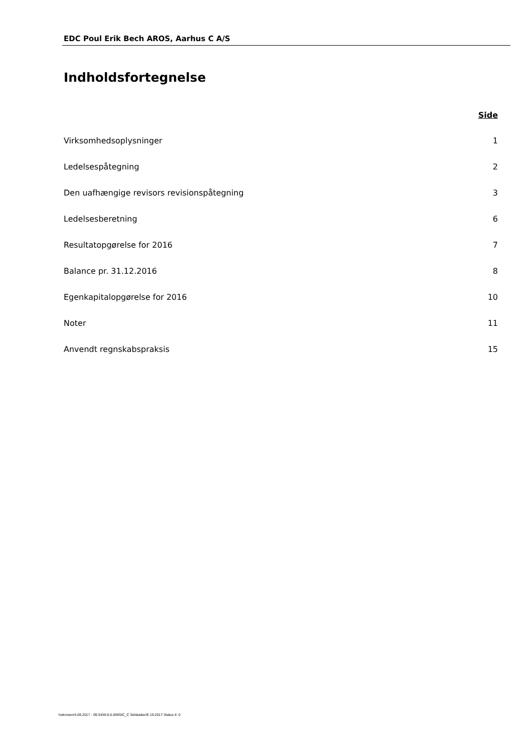EDC Poul Erik Bech AROS, Aarhus C A/S
Indholdsfortegnelse
| | Side |
| --- | --- |
| Virksomhedsoplysninger | 1 |
| Ledelsespåtegning | 2 |
| Den uafhængige revisors revisionspåtegning | 3 |
| Ledelsesberetning | 6 |
| Resultatopgørelse for 2016 | 7 |
| Balance pr. 31.12.2016 | 8 |
| Egenkapitalopgørelse for 2016 | 10 |
| Noter | 11 |
| Anvendt regnskabspraksis | 15 |
hskovsen/4.06.2017 - 09:34/W.6.6.0/MStC_C Selskaber/E.19.2017 Status II: 0